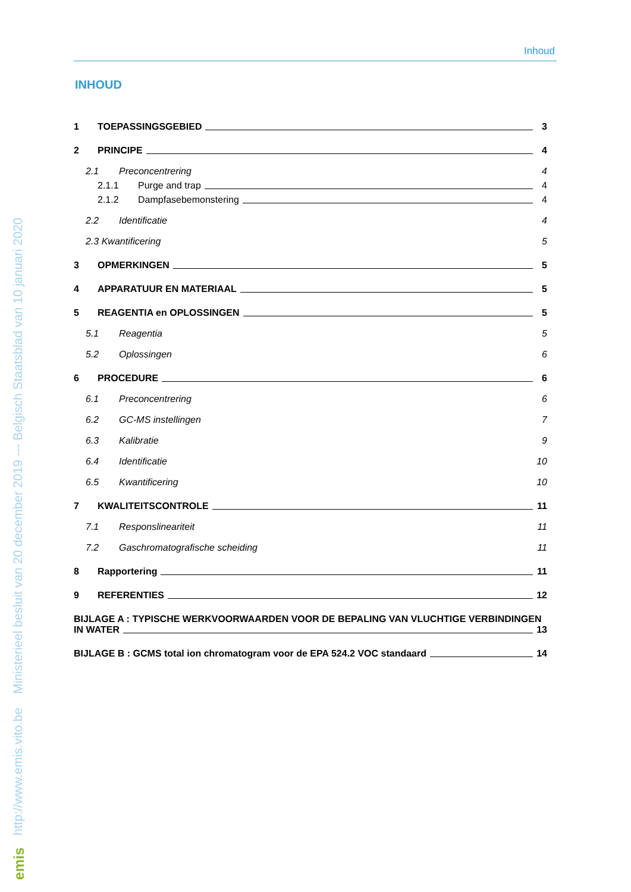http://www.emis.vito.be Ministerieel besluit van 20 december 2019 --- Belgisch Staatsblad van 10 januari 2020
emis
Inhoud
INHOUD
1 TOEPASSINGSGEBIED 3
2 PRINCIPE 4
2.1 Preconcentrering 4
2.1.1 Purge and trap 4
2.1.2 Dampfasebemonstering 4
2.2 Identificatie 4
2.3 Kwantificering 5
3 OPMERKINGEN 5
4 APPARATUUR EN MATERIAAL 5
5 REAGENTIA en OPLOSSINGEN 5
5.1 Reagentia 5
5.2 Oplossingen 6
6 PROCEDURE 6
6.1 Preconcentrering 6
6.2 GC-MS instellingen 7
6.3 Kalibratie 9
6.4 Identificatie 10
6.5 Kwantificering 10
7 KWALITEITSCONTROLE 11
7.1 Responslineariteit 11
7.2 Gaschromatografische scheiding 11
8 Rapportering 11
9 REFERENTIES 12
BIJLAGE A : TYPISCHE WERKVOORWAARDEN VOOR DE BEPALING VAN VLUCHTIGE VERBINDINGEN
IN WATER 13
BIJLAGE B : GCMS total ion chromatogram voor de EPA 524.2 VOC standaard 14